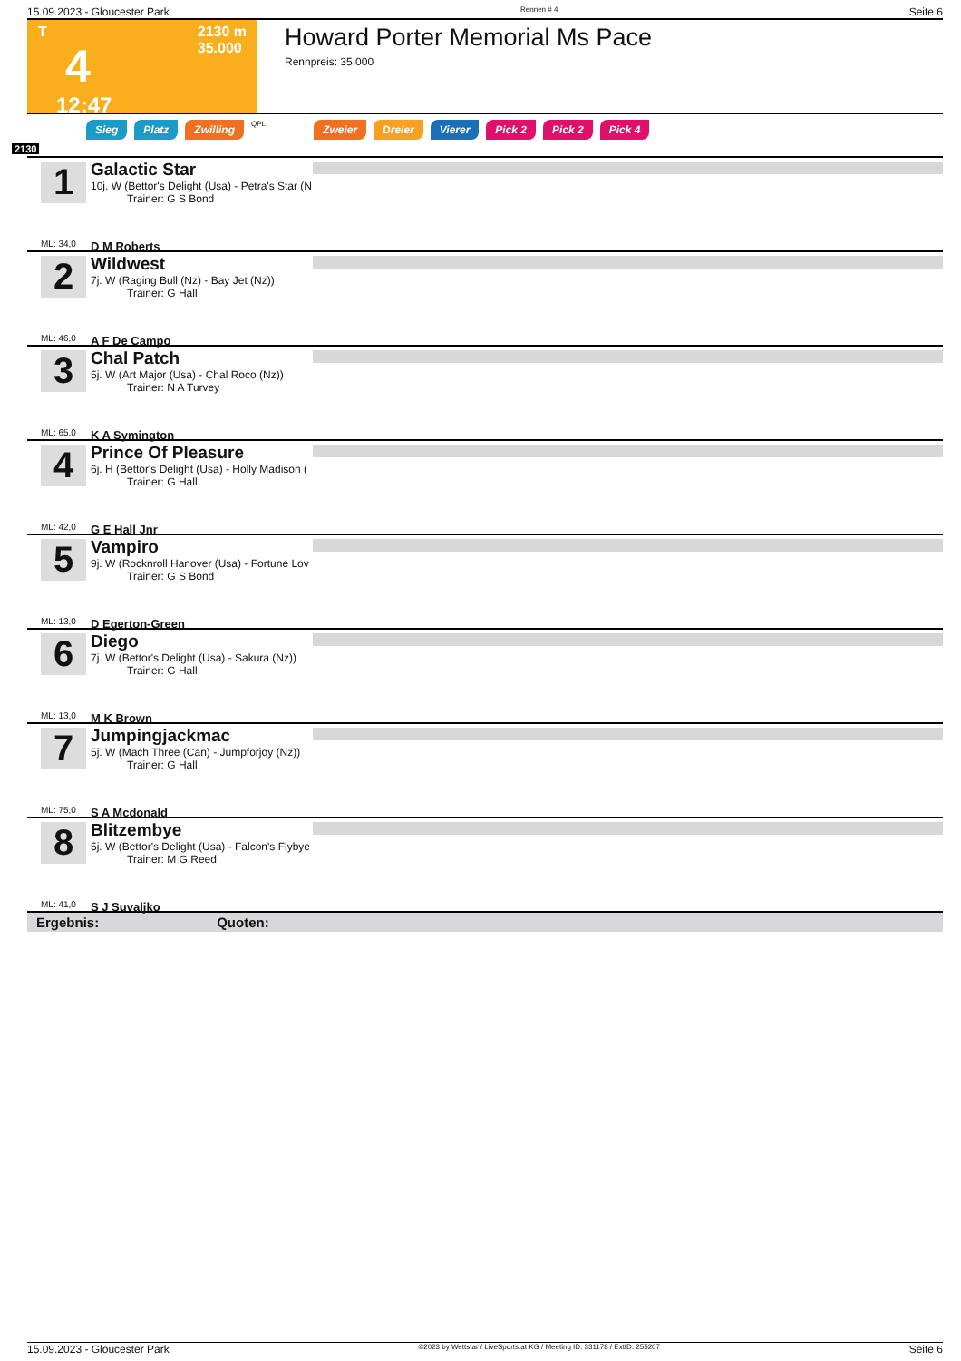15.09.2023 - Gloucester Park Rennen # 4 Seite 6
T
4
12:47
2130 m
35.000
Howard Porter Memorial Ms Pace
Rennpreis: 35.000
Sieg Platz Zwilling QPL Zweier Dreier Vierer Pick 2 Pick 2 Pick 4
2130
1
ML: 34,0
Galactic Star
10j. W (Bettor's Delight (Usa) - Petra's Star (N
Trainer: G S Bond
D M Roberts
2
ML: 46,0
Wildwest
7j. W (Raging Bull (Nz) - Bay Jet (Nz))
Trainer: G Hall
A F De Campo
3
ML: 65,0
Chal Patch
5j. W (Art Major (Usa) - Chal Roco (Nz))
Trainer: N A Turvey
K A Symington
4
ML: 42,0
Prince Of Pleasure
6j. H (Bettor's Delight (Usa) - Holly Madison (
Trainer: G Hall
G E Hall Jnr
5
ML: 13,0
Vampiro
9j. W (Rocknroll Hanover (Usa) - Fortune Lov
Trainer: G S Bond
D Egerton-Green
6
ML: 13,0
Diego
7j. W (Bettor's Delight (Usa) - Sakura (Nz))
Trainer: G Hall
M K Brown
7
ML: 75,0
Jumpingjackmac
5j. W (Mach Three (Can) - Jumpforjoy (Nz))
Trainer: G Hall
S A Mcdonald
8
ML: 41,0
Blitzembye
5j. W (Bettor's Delight (Usa) - Falcon's Flybye
Trainer: M G Reed
S J Suvaljko
Ergebnis: Quoten:
15.09.2023 - Gloucester Park ©2023 by Wettstar / LiveSports.at KG / Meeting ID: 331178 / ExtID: 255207 Seite 6